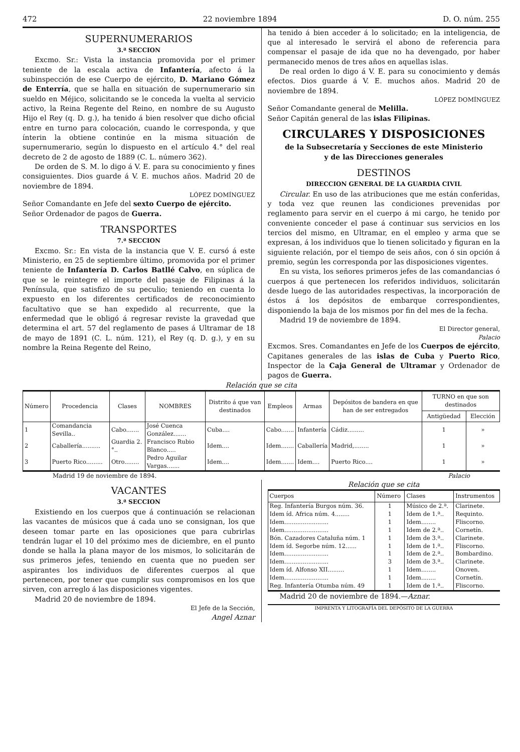472 22 noviembre 1894 D. O. núm. 255
SUPERNUMERARIOS
3.ª SECCION
Excmo. Sr.: Vista la instancia promovida por el primer teniente de la escala activa de Infantería, afecto á la subinspección de ese Cuerpo de ejército, D. Mariano Gómez de Enterría, que se halla en situación de supernumerario sin sueldo en Méjico, solicitando se le conceda la vuelta al servicio activo, la Reina Regente del Reino, en nombre de su Augusto Hijo el Rey (q. D. g.), ha tenido á bien resolver que dicho oficial entre en turno para colocación, cuando le corresponda, y que ínterin la obtiene continúe en la misma situación de supernumerario, según lo dispuesto en el artículo 4.° del real decreto de 2 de agosto de 1889 (C. L. número 362).
De orden de S. M. lo digo á V. E. para su conocimiento y fines consiguientes. Dios guarde á V. E. muchos años. Madrid 20 de noviembre de 1894.
LÓPEZ DOMÍNGUEZ
Señor Comandante en Jefe del sexto Cuerpo de ejército.
Señor Ordenador de pagos de Guerra.
TRANSPORTES
7.ª SECCION
Excmo. Sr.: En vista de la instancia que V. E. cursó á este Ministerio, en 25 de septiembre último, promovida por el primer teniente de Infantería D. Carlos Batllé Calvo, en súplica de que se le reintegre el importe del pasaje de Filipinas á la Península, que satisfizo de su peculio; teniendo en cuenta lo expuesto en los diferentes certificados de reconocimiento facultativo que se han expedido al recurrente, que la enfermedad que le obligó á regresar reviste la gravedad que determina el art. 57 del reglamento de pases á Ultramar de 18 de mayo de 1891 (C. L. núm. 121), el Rey (q. D. g.), y en su nombre la Reina Regente del Reino,
ha tenido á bien acceder á lo solicitado; en la inteligencia, de que al interesado le servirá el abono de referencia para compensar el pasaje de ida que no ha devengado, por haber permanecido menos de tres años en aquellas islas.
De real orden lo digo á V. E. para su conocimiento y demás efectos. Dios guarde á V. E. muchos años. Madrid 20 de noviembre de 1894.
LÓPEZ DOMÍNGUEZ
Señor Comandante general de Melilla.
Señor Capitán general de las islas Filipinas.
CIRCULARES Y DISPOSICIONES
de la Subsecretaría y Secciones de este Ministerio
y de las Direcciones generales
DESTINOS
DIRECCION GENERAL DE LA GUARDIA CIVIL
Circular. En uso de las atribuciones que me están conferidas, y toda vez que reunen las condiciones prevenidas por reglamento para servir en el cuerpo á mi cargo, he tenido por conveniente conceder el pase á continuar sus servicios en los tercios del mismo, en Ultramar, en el empleo y arma que se expresan, á los individuos que lo tienen solicitado y figuran en la siguiente relación, por el tiempo de seis años, con ó sin opción á premio, según les corresponda por las disposiciones vigentes.
En su vista, los señores primeros jefes de las comandancias ó cuerpos á que pertenecen los referidos individuos, solicitarán desde luego de las autoridades respectivas, la incorporación de éstos á los depósitos de embarque correspondientes, disponiendo la baja de los mismos por fin del mes de la fecha.
Madrid 19 de noviembre de 1894.
El Director general,
Palacio
Excmos. Sres. Comandantes en Jefe de los Cuerpos de ejército, Capitanes generales de las islas de Cuba y Puerto Rico, Inspector de la Caja General de Ultramar y Ordenador de pagos de Guerra.
Relación que se cita
| Número | Procedencia | Clases | NOMBRES | Distrito á que van destinados | Empleos | Armas | Depósitos de bandera en que han de ser entregados | TURNO en que son destinados | |
| --- | --- | --- | --- | --- | --- | --- | --- | --- | --- |
| | | | | | | | | Antigüedad | Elección |
| 1 | Comandancia Sevilla.. | Cabo....... | José Cuenca González....... | Cuba.... | Cabo....... | Infantería | Cádiz......... | 1 | » |
| 2 | Caballería.......... | Guardia 2.°.. | Francisco Rubio Blanco..... | Idem.... | Idem....... | Caballería | Madrid,........ | 1 | » |
| 3 | Puerto Rico......... | Otro........ | Pedro Aguilar Vargas....... | Idem.... | Idem....... | Idem.... | Puerto Rico.... | 1 | » |
Madrid 19 de noviembre de 1894. Palacio
VACANTES
3.ª SECCION
Existiendo en los cuerpos que á continuación se relacionan las vacantes de músicos que á cada uno se consignan, los que deseen tomar parte en las oposiciones que para cubrirlas tendrán lugar el 10 del próximo mes de diciembre, en el punto donde se halla la plana mayor de los mismos, lo solicitarán de sus primeros jefes, teniendo en cuenta que no pueden ser aspirantes los individuos de diferentes cuerpos al que pertenecen, por tener que cumplir sus compromisos en los que sirven, con arreglo á las disposiciones vigentes.
Madrid 20 de noviembre de 1894.
El Jefe de la Sección,
Angel Aznar
Relación que se cita
| Cuerpos | Número | Clases | Instrumentos |
| --- | --- | --- | --- |
| Reg. Infantería Burgos núm. 36. | 1 | Músico de 2.ª. | Clarinete. |
| Idem íd. Africa núm. 4........ | 1 | Idem de 1.ª.. | Requinto. |
| Idem........................ | 1 | Idem........ | Fliscorno. |
| Idem........................ | 1 | Idem de 2.ª.. | Cornetín. |
| Bón. Cazadores Cataluña núm. 1 | 1 | Idem de 3.ª.. | Clarinete. |
| Idem íd. Segorbe núm. 12...... | 1 | Idem de 1.ª.. | Fliscorno. |
| Idem........................ | 1 | Idem de 2.ª.. | Bombardino. |
| Idem........................ | 3 | Idem de 3.ª.. | Clarinete. |
| Idem íd. Alfonso XII......... | 1 | Idem........ | Onoven. |
| Idem........................ | 1 | Idem........ | Cornetín. |
| Reg. Infantería Otumba núm. 49 | 1 | Idem de 1.ª.. | Fliscorno. |
Madrid 20 de noviembre de 1894.—Aznar.
IMPRENTA Y LITOGRAFÍA DEL DEPÓSITO DE LA GUERRA